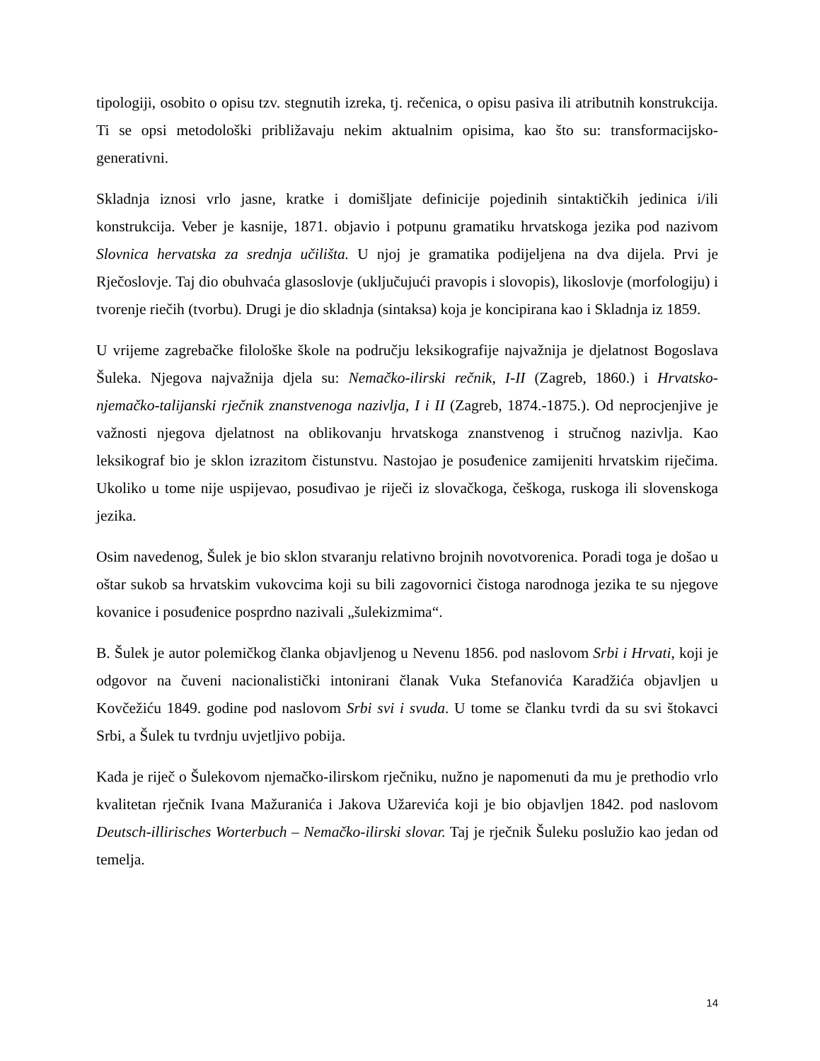tipologiji, osobito o opisu tzv. stegnutih izreka, tj. rečenica, o opisu pasiva ili atributnih konstrukcija. Ti se opsi metodološki približavaju nekim aktualnim opisima, kao što su: transformacijsko-generativni.
Skladnja iznosi vrlo jasne, kratke i domišljate definicije pojedinih sintaktičkih jedinica i/ili konstrukcija. Veber je kasnije, 1871. objavio i potpunu gramatiku hrvatskoga jezika pod nazivom Slovnica hervatska za srednja učilišta. U njoj je gramatika podijeljena na dva dijela. Prvi je Rječoslovje. Taj dio obuhvaća glasoslovje (uključujući pravopis i slovopis), likoslovje (morfologiju) i tvorenje riečih (tvorbu). Drugi je dio skladnja (sintaksa) koja je koncipirana kao i Skladnja iz 1859.
U vrijeme zagrebačke filološke škole na području leksikografije najvažnija je djelatnost Bogoslava Šuleka. Njegova najvažnija djela su: Nemačko-ilirski rečnik, I-II (Zagreb, 1860.) i Hrvatsko-njemačko-talijanski rječnik znanstvenoga nazivlja, I i II (Zagreb, 1874.-1875.). Od neprocjenjive je važnosti njegova djelatnost na oblikovanju hrvatskoga znanstvenog i stručnog nazivlja. Kao leksikograf bio je sklon izrazitom čistunstvu. Nastojao je posuđenice zamijeniti hrvatskim riječima. Ukoliko u tome nije uspijevao, posuđivao je riječi iz slovačkoga, češkoga, ruskoga ili slovenskoga jezika.
Osim navedenog, Šulek je bio sklon stvaranju relativno brojnih novotvorenica. Poradi toga je došao u oštar sukob sa hrvatskim vukovcima koji su bili zagovornici čistoga narodnoga jezika te su njegove kovanice i posuđenice posprdno nazivali „šulekizmima“.
B. Šulek je autor polemičkog članka objavljenog u Nevenu 1856. pod naslovom Srbi i Hrvati, koji je odgovor na čuveni nacionalistički intonirani članak Vuka Stefanovića Karadžića objavljen u Kovčežiću 1849. godine pod naslovom Srbi svi i svuda. U tome se članku tvrdi da su svi štokavci Srbi, a Šulek tu tvrdnju uvjetljivo pobija.
Kada je riječ o Šulekovom njemačko-ilirskom rječniku, nužno je napomenuti da mu je prethodio vrlo kvalitetan rječnik Ivana Mažuranića i Jakova Užarevića koji je bio objavljen 1842. pod naslovom Deutsch-illirisches Worterbuch – Nemačko-ilirski slovar. Taj je rječnik Šuleku poslužio kao jedan od temelja.
14